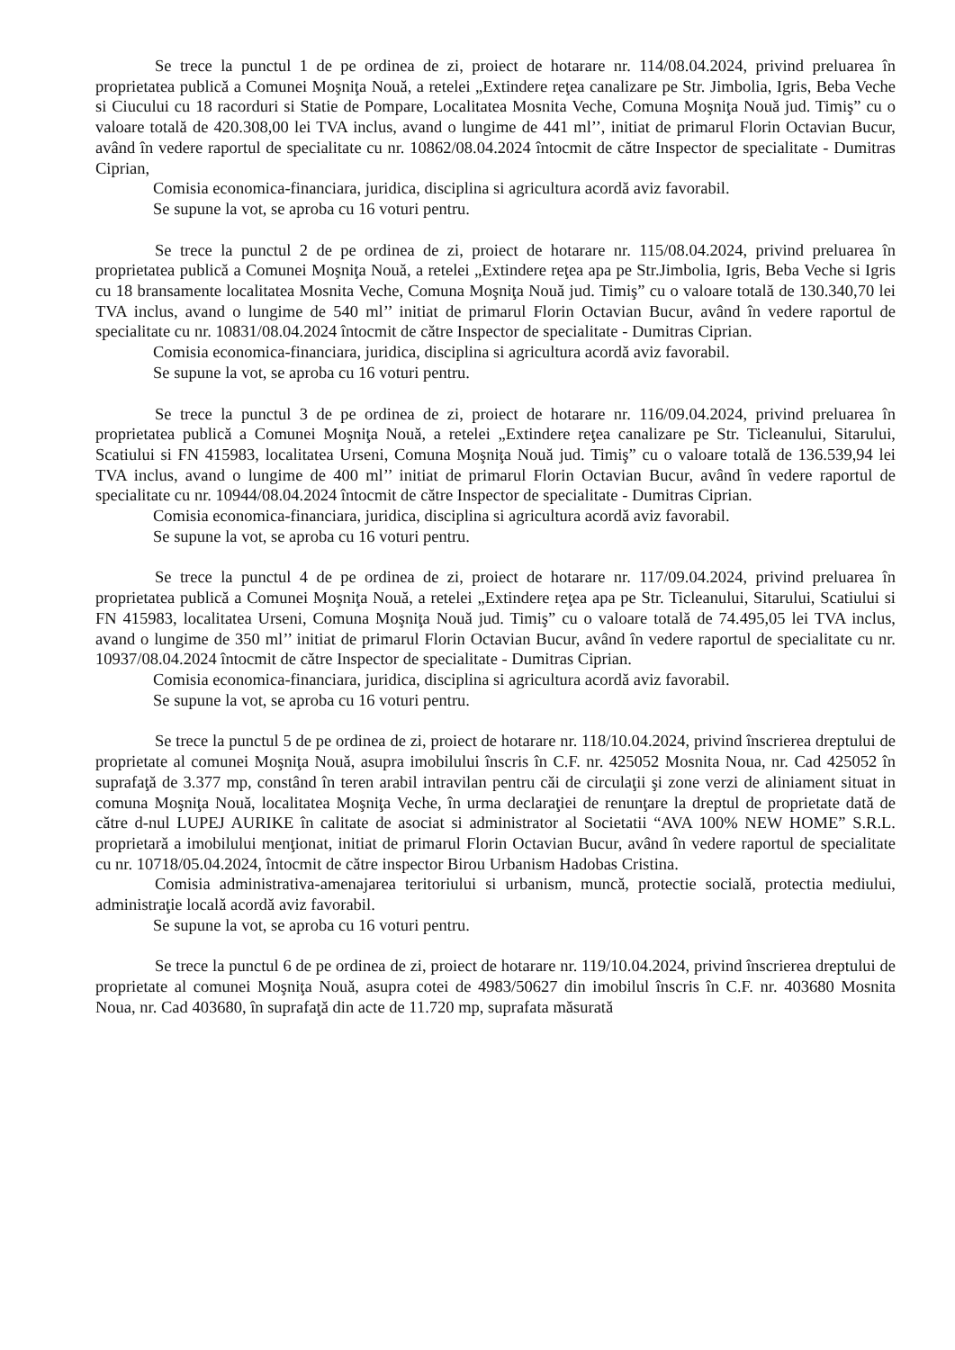Se trece la punctul 1 de pe ordinea de zi, proiect de hotarare nr. 114/08.04.2024, privind preluarea în proprietatea publică a Comunei Moşniţa Nouă, a retelei „Extindere reţea canalizare pe Str. Jimbolia, Igris, Beba Veche si Ciucului cu 18 racorduri si Statie de Pompare, Localitatea Mosnita Veche, Comuna Moşniţa Nouă jud. Timiş” cu o valoare totală de 420.308,00 lei TVA inclus, avand o lungime de 441 ml’’, initiat de primarul Florin Octavian Bucur, având în vedere raportul de specialitate cu nr. 10862/08.04.2024 întocmit de către Inspector de specialitate - Dumitras Ciprian,
Comisia economica-financiara, juridica, disciplina si agricultura acordă aviz favorabil.
Se supune la vot, se aproba cu 16 voturi pentru.
Se trece la punctul 2 de pe ordinea de zi, proiect de hotarare nr. 115/08.04.2024, privind preluarea în proprietatea publică a Comunei Moşniţa Nouă, a retelei „Extindere reţea apa pe Str.Jimbolia, Igris, Beba Veche si Igris cu 18 bransamente localitatea Mosnita Veche, Comuna Moşniţa Nouă jud. Timiş” cu o valoare totală de 130.340,70 lei TVA inclus, avand o lungime de 540 ml’’ initiat de primarul Florin Octavian Bucur, având în vedere raportul de specialitate cu nr. 10831/08.04.2024 întocmit de către Inspector de specialitate - Dumitras Ciprian.
Comisia economica-financiara, juridica, disciplina si agricultura acordă aviz favorabil.
Se supune la vot, se aproba cu 16 voturi pentru.
Se trece la punctul 3 de pe ordinea de zi, proiect de hotarare nr. 116/09.04.2024, privind preluarea în proprietatea publică a Comunei Moşniţa Nouă, a retelei „Extindere reţea canalizare pe Str. Ticleanului, Sitarului, Scatiului si FN 415983, localitatea Urseni, Comuna Moşniţa Nouă jud. Timiş” cu o valoare totală de 136.539,94 lei TVA inclus, avand o lungime de 400 ml’’ initiat de primarul Florin Octavian Bucur, având în vedere raportul de specialitate cu nr. 10944/08.04.2024 întocmit de către Inspector de specialitate - Dumitras Ciprian.
Comisia economica-financiara, juridica, disciplina si agricultura acordă aviz favorabil.
Se supune la vot, se aproba cu 16 voturi pentru.
Se trece la punctul 4 de pe ordinea de zi, proiect de hotarare nr. 117/09.04.2024, privind preluarea în proprietatea publică a Comunei Moşniţa Nouă, a retelei „Extindere reţea apa pe Str. Ticleanului, Sitarului, Scatiului si FN 415983, localitatea Urseni, Comuna Moşniţa Nouă jud. Timiş” cu o valoare totală de 74.495,05 lei TVA inclus, avand o lungime de 350 ml’’ initiat de primarul Florin Octavian Bucur, având în vedere raportul de specialitate cu nr. 10937/08.04.2024 întocmit de către Inspector de specialitate - Dumitras Ciprian.
Comisia economica-financiara, juridica, disciplina si agricultura acordă aviz favorabil.
Se supune la vot, se aproba cu 16 voturi pentru.
Se trece la punctul 5 de pe ordinea de zi, proiect de hotarare nr. 118/10.04.2024, privind înscrierea dreptului de proprietate al comunei Moşniţa Nouă, asupra imobilului înscris în C.F. nr. 425052 Mosnita Noua, nr. Cad 425052 în suprafaţă de 3.377 mp, constând în teren arabil intravilan pentru căi de circulaţii şi zone verzi de aliniament situat in comuna Moşniţa Nouă, localitatea Moşniţa Veche, în urma declaraţiei de renunţare la dreptul de proprietate dată de către d-nul LUPEJ AURIKE în calitate de asociat si administrator al Societatii “AVA 100% NEW HOME” S.R.L. proprietară a imobilului menţionat, initiat de primarul Florin Octavian Bucur, având în vedere raportul de specialitate cu nr. 10718/05.04.2024, întocmit de către inspector Birou Urbanism Hadobas Cristina.
Comisia administrativa-amenajarea teritoriului si urbanism, muncă, protectie socială, protectia mediului, administraţie locală acordă aviz favorabil.
Se supune la vot, se aproba cu 16 voturi pentru.
Se trece la punctul 6 de pe ordinea de zi, proiect de hotarare nr. 119/10.04.2024, privind înscrierea dreptului de proprietate al comunei Moşniţa Nouă, asupra cotei de 4983/50627 din imobilul înscris în C.F. nr. 403680 Mosnita Noua, nr. Cad 403680, în suprafaţă din acte de 11.720 mp, suprafata măsurată